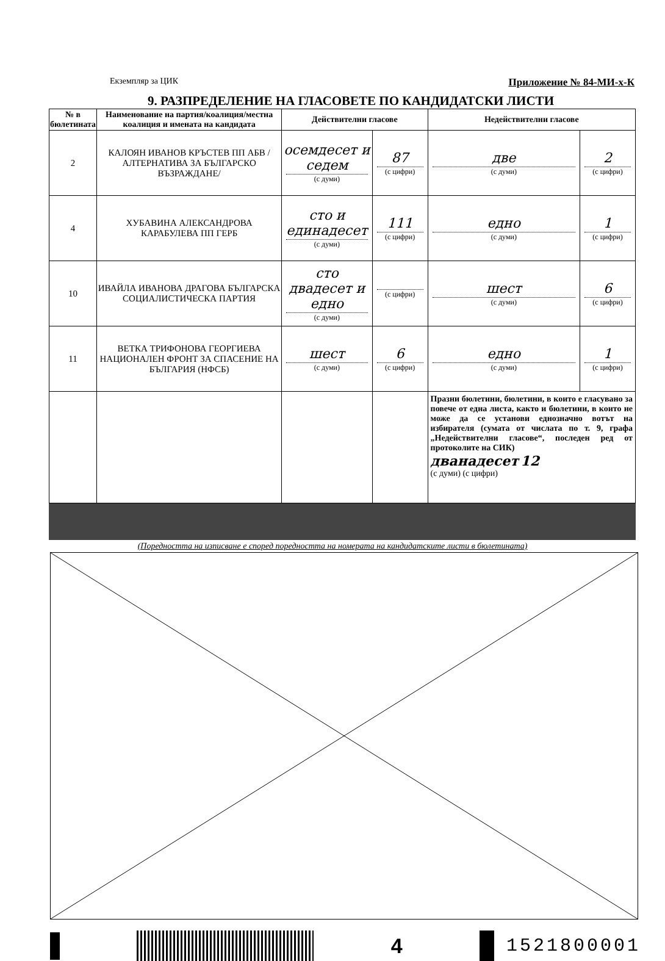Екземпляр за ЦИК Приложение № 84-МИ-х-К
9. РАЗПРЕДЕЛЕНИЕ НА ГЛАСОВЕТЕ ПО КАНДИДАТСКИ ЛИСТИ
| № в бюлетината | Наименование на партия/коалиция/местна коалиция и имената на кандидата | Действителни гласове | | Недействителни гласове | |
| --- | --- | --- | --- | --- | --- |
| 2 | КАЛОЯН ИВАНОВ КРЪСТЕВ ПП АБВ / АЛТЕРНАТИВА ЗА БЪЛГАРСКО ВЪЗРАЖДАНЕ/ | осемдесет и седем (с думи) | 87 (с цифри) | две (с думи) | 2 (с цифри) |
| 4 | ХУБАВИНА АЛЕКСАНДРОВА КАРАБУЛЕВА ПП ГЕРБ | сто и единадесет (с думи) | 111 (с цифри) | едно (с думи) | 1 (с цифри) |
| 10 | ИВАЙЛА ИВАНОВА ДРАГОВА БЪЛГАРСКА СОЦИАЛИСТИЧЕСКА ПАРТИЯ | сто двадесет и едно (с думи) | (с цифри) | шест (с думи) | 6 (с цифри) |
| 11 | ВЕТКА ТРИФОНОВА ГЕОРГИЕВА НАЦИОНАЛЕН ФРОНТ ЗА СПАСЕНИЕ НА БЪЛГАРИЯ (НФСБ) | шест (с думи) | 6 (с цифри) | едно (с думи) | 1 (с цифри) |
| | | | | Празни бюлетини, бюлетини, в които е гласувано за повече от една листа, както и бюлетини, в които не може да се установи еднозначно вотът на избирателя (сумата от числата по т. 9, графа „Недействителни гласове“, последен ред от протоколите на СИК) дванадесет 12 (с думи) (с цифри) | |
(Поредността на изписване е според поредността на номерата на кандидатските листи в бюлетината)
4 1521800001